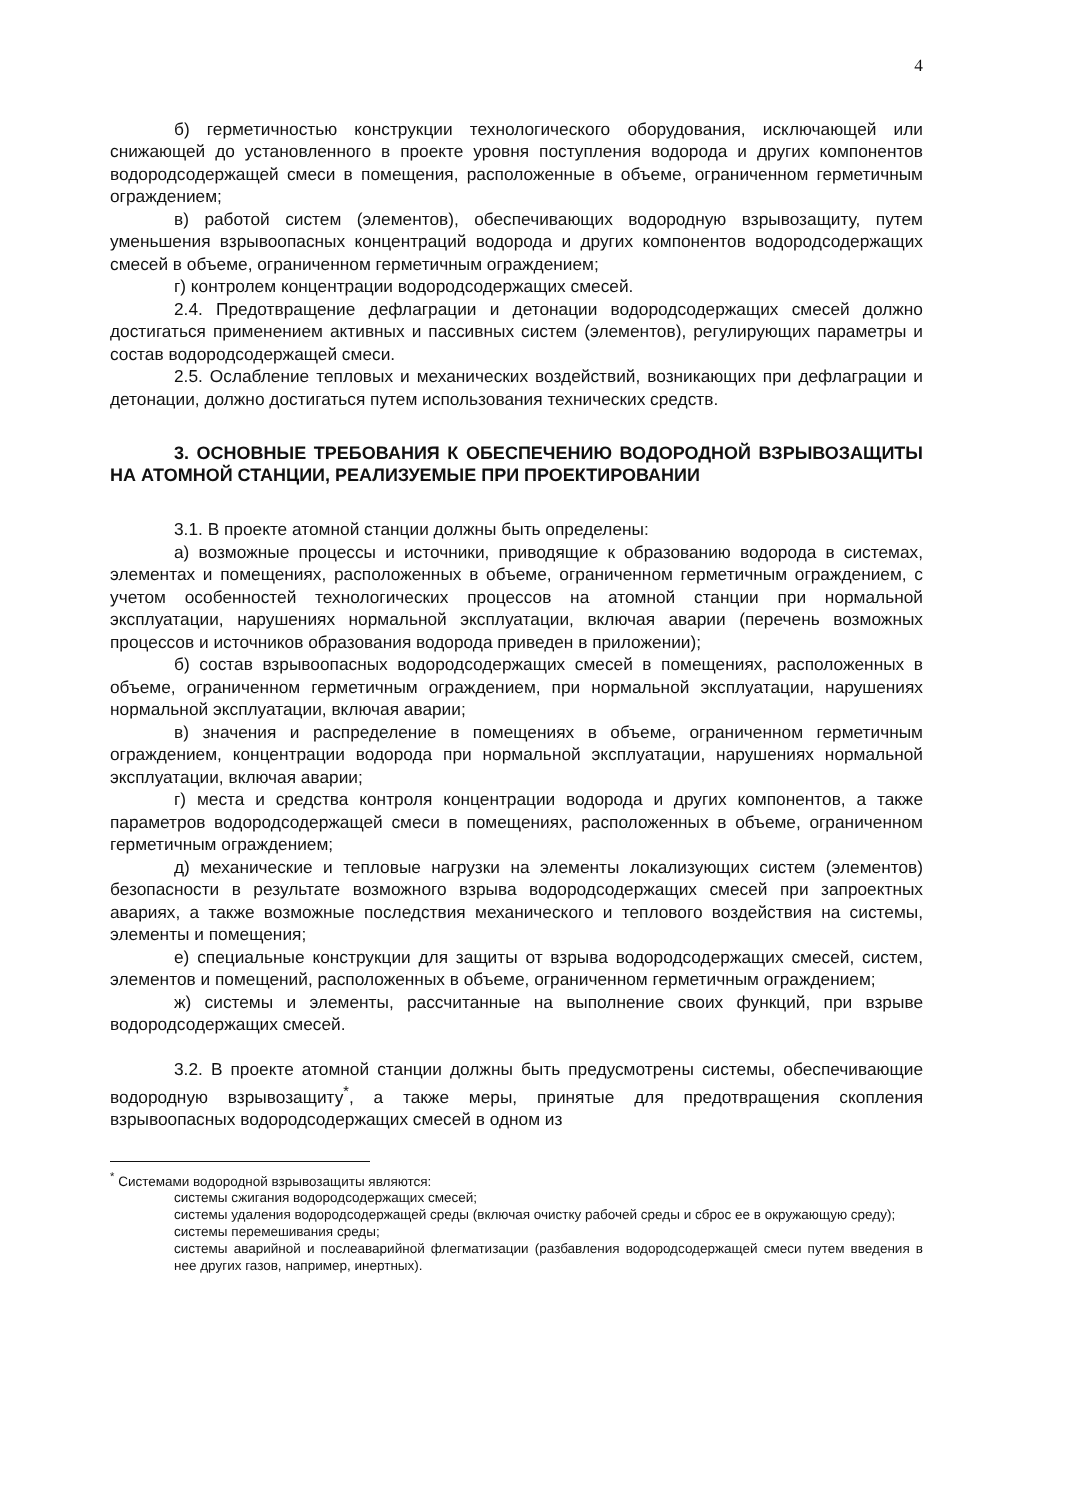4
б) герметичностью конструкции технологического оборудования, исключающей или снижающей до установленного в проекте уровня поступления водорода и других компонентов водородсодержащей смеси в помещения, расположенные в объеме, ограниченном герметичным ограждением;
в) работой систем (элементов), обеспечивающих водородную взрывозащиту, путем уменьшения взрывоопасных концентраций водорода и других компонентов водородсодержащих смесей в объеме, ограниченном герметичным ограждением;
г) контролем концентрации водородсодержащих смесей.
2.4. Предотвращение дефлаграции и детонации водородсодержащих смесей должно достигаться применением активных и пассивных систем (элементов), регулирующих параметры и состав водородсодержащей смеси.
2.5. Ослабление тепловых и механических воздействий, возникающих при дефлаграции и детонации, должно достигаться путем использования технических средств.
3. ОСНОВНЫЕ ТРЕБОВАНИЯ К ОБЕСПЕЧЕНИЮ ВОДОРОДНОЙ ВЗРЫВОЗАЩИТЫ НА АТОМНОЙ СТАНЦИИ, РЕАЛИЗУЕМЫЕ ПРИ ПРОЕКТИРОВАНИИ
3.1. В проекте атомной станции должны быть определены:
а) возможные процессы и источники, приводящие к образованию водорода в системах, элементах и помещениях, расположенных в объеме, ограниченном герметичным ограждением, с учетом особенностей технологических процессов на атомной станции при нормальной эксплуатации, нарушениях нормальной эксплуатации, включая аварии (перечень возможных процессов и источников образования водорода приведен в приложении);
б) состав взрывоопасных водородсодержащих смесей в помещениях, расположенных в объеме, ограниченном герметичным ограждением, при нормальной эксплуатации, нарушениях нормальной эксплуатации, включая аварии;
в) значения и распределение в помещениях в объеме, ограниченном герметичным ограждением, концентрации водорода при нормальной эксплуатации, нарушениях нормальной эксплуатации, включая аварии;
г) места и средства контроля концентрации водорода и других компонентов, а также параметров водородсодержащей смеси в помещениях, расположенных в объеме, ограниченном герметичным ограждением;
д) механические и тепловые нагрузки на элементы локализующих систем (элементов) безопасности в результате возможного взрыва водородсодержащих смесей при запроектных авариях, а также возможные последствия механического и теплового воздействия на системы, элементы и помещения;
е) специальные конструкции для защиты от взрыва водородсодержащих смесей, систем, элементов и помещений, расположенных в объеме, ограниченном герметичным ограждением;
ж) системы и элементы, рассчитанные на выполнение своих функций, при взрыве водородсодержащих смесей.
3.2. В проекте атомной станции должны быть предусмотрены системы, обеспечивающие водородную взрывозащиту<sup>*</sup>, а также меры, принятые для предотвращения скопления взрывоопасных водородсодержащих смесей в одном из
<sup>*</sup> Системами водородной взрывозащиты являются:
системы сжигания водородсодержащих смесей;
системы удаления водородсодержащей среды (включая очистку рабочей среды и сброс ее в окружающую среду);
системы перемешивания среды;
системы аварийной и послеаварийной флегматизации (разбавления водородсодержащей смеси путем введения в нее других газов, например, инертных).